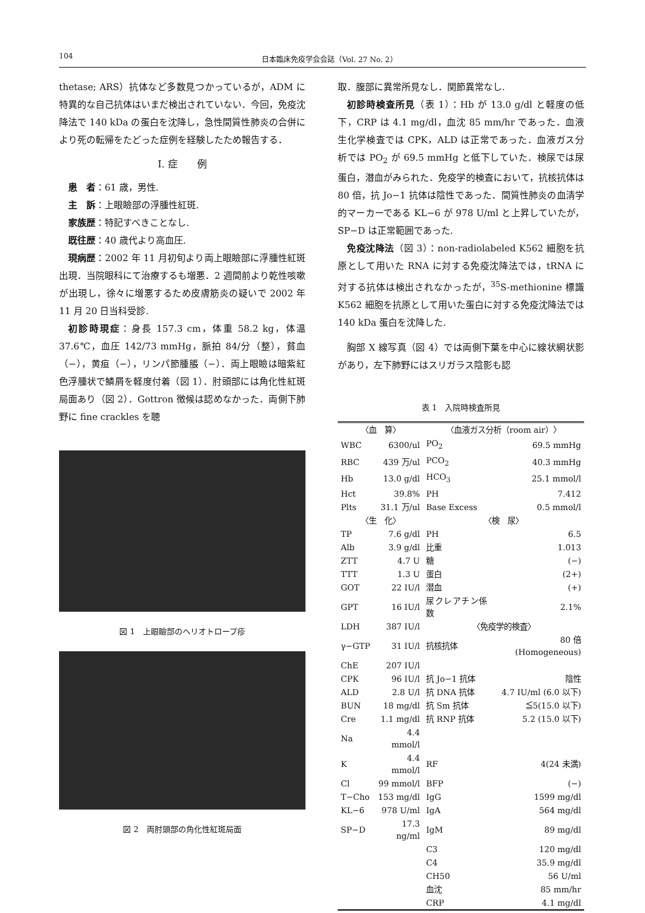104 日本臨床免疫学会会誌（Vol. 27 No. 2）
thetase; ARS）抗体など多数見つかっているが，ADM に特異的な自己抗体はいまだ検出されていない．今回，免疫沈降法で 140 kDa の蛋白を沈降し，急性間質性肺炎の合併により死の転帰をたどった症例を経験したため報告する．
I. 症　　例
患　者：61 歳，男性.
主　訴：上眼瞼部の浮腫性紅斑.
家族歴：特記すべきことなし.
既往歴：40 歳代より高血圧.
現病歴：2002 年 11 月初旬より両上眼瞼部に浮腫性紅斑出現．当院眼科にて治療するも増悪．2 週間前より乾性咳嗽が出現し，徐々に増悪するため皮膚筋炎の疑いで 2002 年 11 月 20 日当科受診.
初診時現症：身長 157.3 cm，体重 58.2 kg，体温 37.6℃，血圧 142/73 mmHg，脈拍 84/分（整），貧血（−），黄疸（−），リンパ節腫脹（−）．両上眼瞼は暗紫紅色浮腫状で鱗屑を軽度付着（図 1）．肘頭部には角化性紅斑局面あり（図 2）．Gottron 徴候は認めなかった．両側下肺野に fine crackles を聴
図 1　上眼瞼部のヘリオトロープ疹
図 2　両肘頭部の角化性紅斑局面
取．腹部に異常所見なし．関節異常なし.
初診時検査所見（表 1）：Hb が 13.0 g/dl と軽度の低下，CRP は 4.1 mg/dl，血沈 85 mm/hr であった．血液生化学検査では CPK，ALD は正常であった．血液ガス分析では PO<sub>2</sub> が 69.5 mmHg と低下していた．検尿では尿蛋白，潜血がみられた．免疫学的検査において，抗核抗体は 80 倍，抗 Jo−1 抗体は陰性であった．間質性肺炎の血清学的マーカーである KL−6 が 978 U/ml と上昇していたが，SP−D は正常範囲であった.
免疫沈降法（図 3）：non-radiolabeled K562 細胞を抗原として用いた RNA に対する免疫沈降法では，tRNA に対する抗体は検出されなかったが，<sup>35</sup>S-methionine 標識 K562 細胞を抗原として用いた蛋白に対する免疫沈降法では 140 kDa 蛋白を沈降した.
胸部 X 線写真（図 4）では両側下葉を中心に線状網状影があり，左下肺野にはスリガラス陰影も認
表 1　入院時検査所見
| 〈血 算〉 | | 〈血液ガス分析（room air）〉 | |
| WBC | 6300/ul | PO<sub>2</sub> | 69.5 mmHg |
| RBC | 439 万/ul | PCO<sub>2</sub> | 40.3 mmHg |
| Hb | 13.0 g/dl | HCO<sub>3</sub> | 25.1 mmol/l |
| Hct | 39.8% | PH | 7.412 |
| Plts | 31.1 万/ul | Base Excess | 0.5 mmol/l |
| 〈生 化〉 | | 〈検 尿〉 | |
| TP | 7.6 g/dl | PH | 6.5 |
| Alb | 3.9 g/dl | 比重 | 1.013 |
| ZTT | 4.7 U | 糖 | (−) |
| TTT | 1.3 U | 蛋白 | (2+) |
| GOT | 22 IU/l | 潜血 | (+) |
| GPT | 16 IU/l | 尿クレアチン係数 | 2.1% |
| LDH | 387 IU/l | 〈免疫学的検査〉 | |
| γ−GTP | 31 IU/l | 抗核抗体 | 80 倍 (Homogeneous) |
| ChE | 207 IU/l | | |
| CPK | 96 IU/l | 抗 Jo−1 抗体 | 陰性 |
| ALD | 2.8 U/l | 抗 DNA 抗体 | 4.7 IU/ml (6.0 以下) |
| BUN | 18 mg/dl | 抗 Sm 抗体 | ≦5(15.0 以下) |
| Cre | 1.1 mg/dl | 抗 RNP 抗体 | 5.2 (15.0 以下) |
| Na | 4.4 mmol/l | | |
| K | 4.4 mmol/l | RF | 4(24 未満) |
| Cl | 99 mmol/l | BFP | (−) |
| T−Cho | 153 mg/dl | IgG | 1599 mg/dl |
| KL−6 | 978 U/ml | IgA | 564 mg/dl |
| SP−D | 17.3 ng/ml | IgM | 89 mg/dl |
| | | C3 | 120 mg/dl |
| | | C4 | 35.9 mg/dl |
| | | CH50 | 56 U/ml |
| | | 血沈 | 85 mm/hr |
| | | CRP | 4.1 mg/dl |